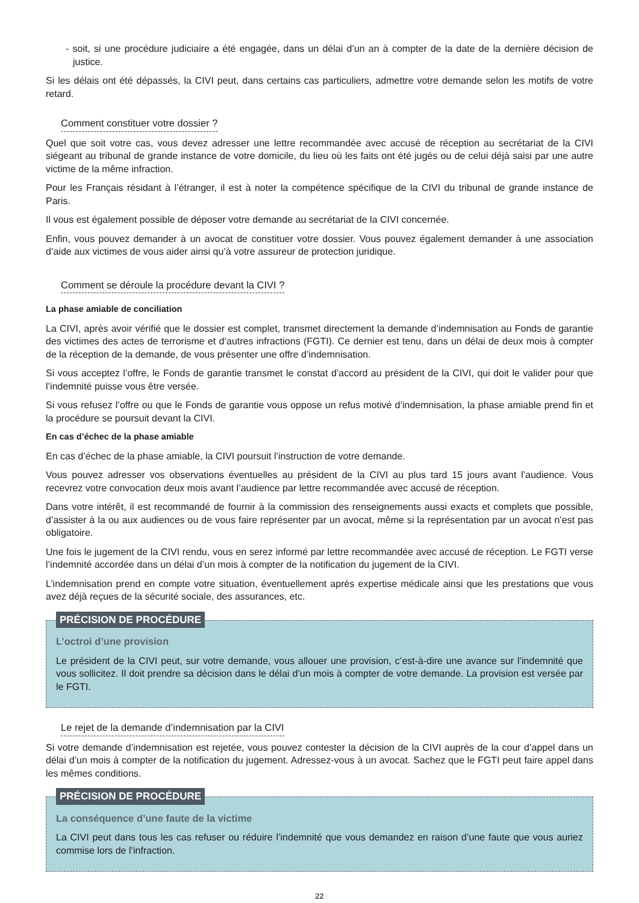- soit, si une procédure judiciaire a été engagée, dans un délai d’un an à compter de la date de la dernière décision de justice.
Si les délais ont été dépassés, la CIVI peut, dans certains cas particuliers, admettre votre demande selon les motifs de votre retard.
Comment constituer votre dossier ?
Quel que soit votre cas, vous devez adresser une lettre recommandée avec accusé de réception au secrétariat de la CIVI siégeant au tribunal de grande instance de votre domicile, du lieu où les faits ont été jugés ou de celui déjà saisi par une autre victime de la même infraction.
Pour les Français résidant à l’étranger, il est à noter la compétence spécifique de la CIVI du tribunal de grande instance de Paris.
Il vous est également possible de déposer votre demande au secrétariat de la CIVI concernée.
Enfin, vous pouvez demander à un avocat de constituer votre dossier. Vous pouvez également demander à une association d’aide aux victimes de vous aider ainsi qu’à votre assureur de protection juridique.
Comment se déroule la procédure devant la CIVI ?
La phase amiable de conciliation
La CIVI, après avoir vérifié que le dossier est complet, transmet directement la demande d’indemnisation au Fonds de garantie des victimes des actes de terrorisme et d’autres infractions (FGTI). Ce dernier est tenu, dans un délai de deux mois à compter de la réception de la demande, de vous présenter une offre d’indemnisation.
Si vous acceptez l’offre, le Fonds de garantie transmet le constat d’accord au président de la CIVI, qui doit le valider pour que l’indemnité puisse vous être versée.
Si vous refusez l’offre ou que le Fonds de garantie vous oppose un refus motivé d’indemnisation, la phase amiable prend fin et la procédure se poursuit devant la CIVI.
En cas d’échec de la phase amiable
En cas d’échec de la phase amiable, la CIVI poursuit l’instruction de votre demande.
Vous pouvez adresser vos observations éventuelles au président de la CIVI au plus tard 15 jours avant l’audience. Vous recevrez votre convocation deux mois avant l’audience par lettre recommandée avec accusé de réception.
Dans votre intérêt, il est recommandé de fournir à la commission des renseignements aussi exacts et complets que possible, d’assister à la ou aux audiences ou de vous faire représenter par un avocat, même si la représentation par un avocat n’est pas obligatoire.
Une fois le jugement de la CIVI rendu, vous en serez informé par lettre recommandée avec accusé de réception. Le FGTI verse l’indemnité accordée dans un délai d’un mois à compter de la notification du jugement de la CIVI.
L’indemnisation prend en compte votre situation, éventuellement après expertise médicale ainsi que les prestations que vous avez déjà reçues de la sécurité sociale, des assurances, etc.
PRÉCISION DE PROCÉDURE
L’octroi d’une provision
Le président de la CIVI peut, sur votre demande, vous allouer une provision, c’est-à-dire une avance sur l’indemnité que vous sollicitez. Il doit prendre sa décision dans le délai d’un mois à compter de votre demande. La provision est versée par le FGTI.
Le rejet de la demande d’indemnisation par la CIVI
Si votre demande d’indemnisation est rejetée, vous pouvez contester la décision de la CIVI auprès de la cour d’appel dans un délai d’un mois à compter de la notification du jugement. Adressez-vous à un avocat. Sachez que le FGTI peut faire appel dans les mêmes conditions.
PRÉCISION DE PROCÉDURE
La conséquence d’une faute de la victime
La CIVI peut dans tous les cas refuser ou réduire l’indemnité que vous demandez en raison d’une faute que vous auriez commise lors de l’infraction.
22